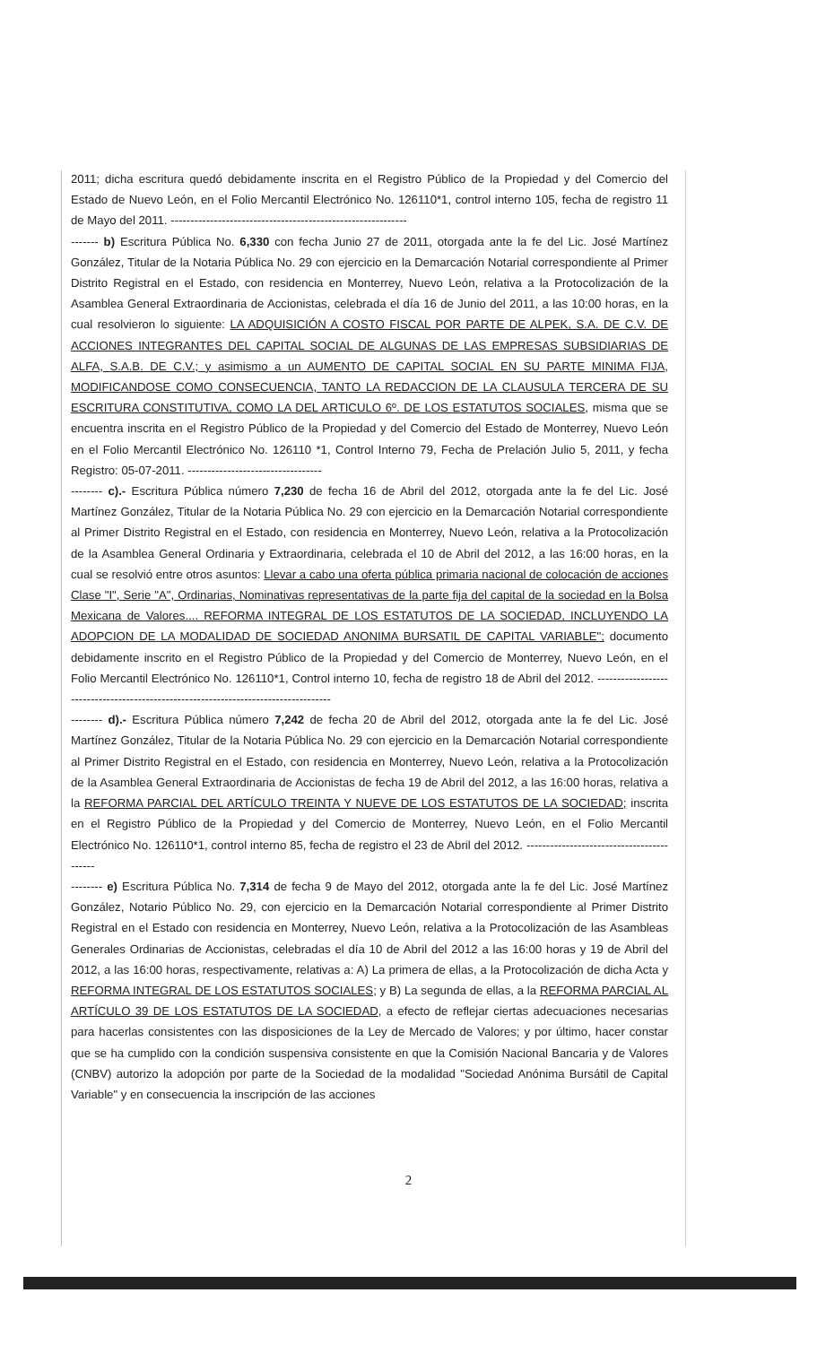2011; dicha escritura quedó debidamente inscrita en el Registro Público de la Propiedad y del Comercio del Estado de Nuevo León, en el Folio Mercantil Electrónico No. 126110*1, control interno 105, fecha de registro 11 de Mayo del 2011. ------------------------------------------------------------
------- b) Escritura Pública No. 6,330 con fecha Junio 27 de 2011, otorgada ante la fe del Lic. José Martínez González, Titular de la Notaria Pública No. 29 con ejercicio en la Demarcación Notarial correspondiente al Primer Distrito Registral en el Estado, con residencia en Monterrey, Nuevo León, relativa a la Protocolización de la Asamblea General Extraordinaria de Accionistas, celebrada el día 16 de Junio del 2011, a las 10:00 horas, en la cual resolvieron lo siguiente: LA ADQUISICIÓN A COSTO FISCAL POR PARTE DE ALPEK, S.A. DE C.V. DE ACCIONES INTEGRANTES DEL CAPITAL SOCIAL DE ALGUNAS DE LAS EMPRESAS SUBSIDIARIAS DE ALFA, S.A.B. DE C.V.; y asimismo a un AUMENTO DE CAPITAL SOCIAL EN SU PARTE MINIMA FIJA, MODIFICANDOSE COMO CONSECUENCIA, TANTO LA REDACCION DE LA CLAUSULA TERCERA DE SU ESCRITURA CONSTITUTIVA, COMO LA DEL ARTICULO 6º. DE LOS ESTATUTOS SOCIALES, misma que se encuentra inscrita en el Registro Público de la Propiedad y del Comercio del Estado de Monterrey, Nuevo León en el Folio Mercantil Electrónico No. 126110 *1, Control Interno 79, Fecha de Prelación Julio 5, 2011, y fecha Registro: 05-07-2011. ----------------------------------
-------- c).- Escritura Pública número 7,230 de fecha 16 de Abril del 2012, otorgada ante la fe del Lic. José Martínez González, Titular de la Notaria Pública No. 29 con ejercicio en la Demarcación Notarial correspondiente al Primer Distrito Registral en el Estado, con residencia en Monterrey, Nuevo León, relativa a la Protocolización de la Asamblea General Ordinaria y Extraordinaria, celebrada el 10 de Abril del 2012, a las 16:00 horas, en la cual se resolvió entre otros asuntos: Llevar a cabo una oferta pública primaria nacional de colocación de acciones Clase "I", Serie "A", Ordinarias, Nominativas representativas de la parte fija del capital de la sociedad en la Bolsa Mexicana de Valores.... REFORMA INTEGRAL DE LOS ESTATUTOS DE LA SOCIEDAD, INCLUYENDO LA ADOPCION DE LA MODALIDAD DE SOCIEDAD ANONIMA BURSATIL DE CAPITAL VARIABLE"; documento debidamente inscrito en el Registro Público de la Propiedad y del Comercio de Monterrey, Nuevo León, en el Folio Mercantil Electrónico No. 126110*1, Control interno 10, fecha de registro 18 de Abril del 2012. ------------------------------------------------------------------------------------
-------- d).- Escritura Pública número 7,242 de fecha 20 de Abril del 2012, otorgada ante la fe del Lic. José Martínez González, Titular de la Notaria Pública No. 29 con ejercicio en la Demarcación Notarial correspondiente al Primer Distrito Registral en el Estado, con residencia en Monterrey, Nuevo León, relativa a la Protocolización de la Asamblea General Extraordinaria de Accionistas de fecha 19 de Abril del 2012, a las 16:00 horas, relativa a la REFORMA PARCIAL DEL ARTÍCULO TREINTA Y NUEVE DE LOS ESTATUTOS DE LA SOCIEDAD; inscrita en el Registro Público de la Propiedad y del Comercio de Monterrey, Nuevo León, en el Folio Mercantil Electrónico No. 126110*1, control interno 85, fecha de registro el 23 de Abril del 2012. ------------------------------------------
-------- e) Escritura Pública No. 7,314 de fecha 9 de Mayo del 2012, otorgada ante la fe del Lic. José Martínez González, Notario Público No. 29, con ejercicio en la Demarcación Notarial correspondiente al Primer Distrito Registral en el Estado con residencia en Monterrey, Nuevo León, relativa a la Protocolización de las Asambleas Generales Ordinarias de Accionistas, celebradas el día 10 de Abril del 2012 a las 16:00 horas y 19 de Abril del 2012, a las 16:00 horas, respectivamente, relativas a: A) La primera de ellas, a la Protocolización de dicha Acta y REFORMA INTEGRAL DE LOS ESTATUTOS SOCIALES; y B) La segunda de ellas, a la REFORMA PARCIAL AL ARTÍCULO 39 DE LOS ESTATUTOS DE LA SOCIEDAD, a efecto de reflejar ciertas adecuaciones necesarias para hacerlas consistentes con las disposiciones de la Ley de Mercado de Valores; y por último, hacer constar que se ha cumplido con la condición suspensiva consistente en que la Comisión Nacional Bancaria y de Valores (CNBV) autorizo la adopción por parte de la Sociedad de la modalidad "Sociedad Anónima Bursátil de Capital Variable" y en consecuencia la inscripción de las acciones
2